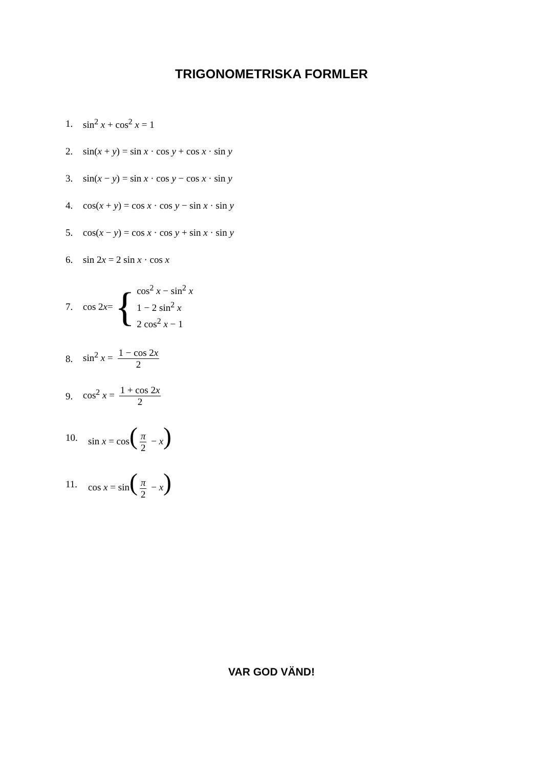TRIGONOMETRISKA FORMLER
1. sin<sup>2</sup> x + cos<sup>2</sup> x = 1
2. sin(x + y) = sin x · cos y + cos x · sin y
3. sin(x − y) = sin x · cos y − cos x · sin y
4. cos(x + y) = cos x · cos y − sin x · sin y
5. cos(x − y) = cos x · cos y + sin x · sin y
6. sin 2x = 2 sin x · cos x
7. cos 2 x = {
cos<sup>2</sup> x − sin<sup>2</sup> x
1 − 2 sin<sup>2</sup> x
2 cos<sup>2</sup> x − 1
8. sin<sup>2</sup> x = 1 − cos 2x 2
9. cos<sup>2</sup> x = 1 + cos 2x 2
10. sin x = cos(π 2 − x)
11. cos x = sin(π 2 − x)
VAR GOD VÄND!